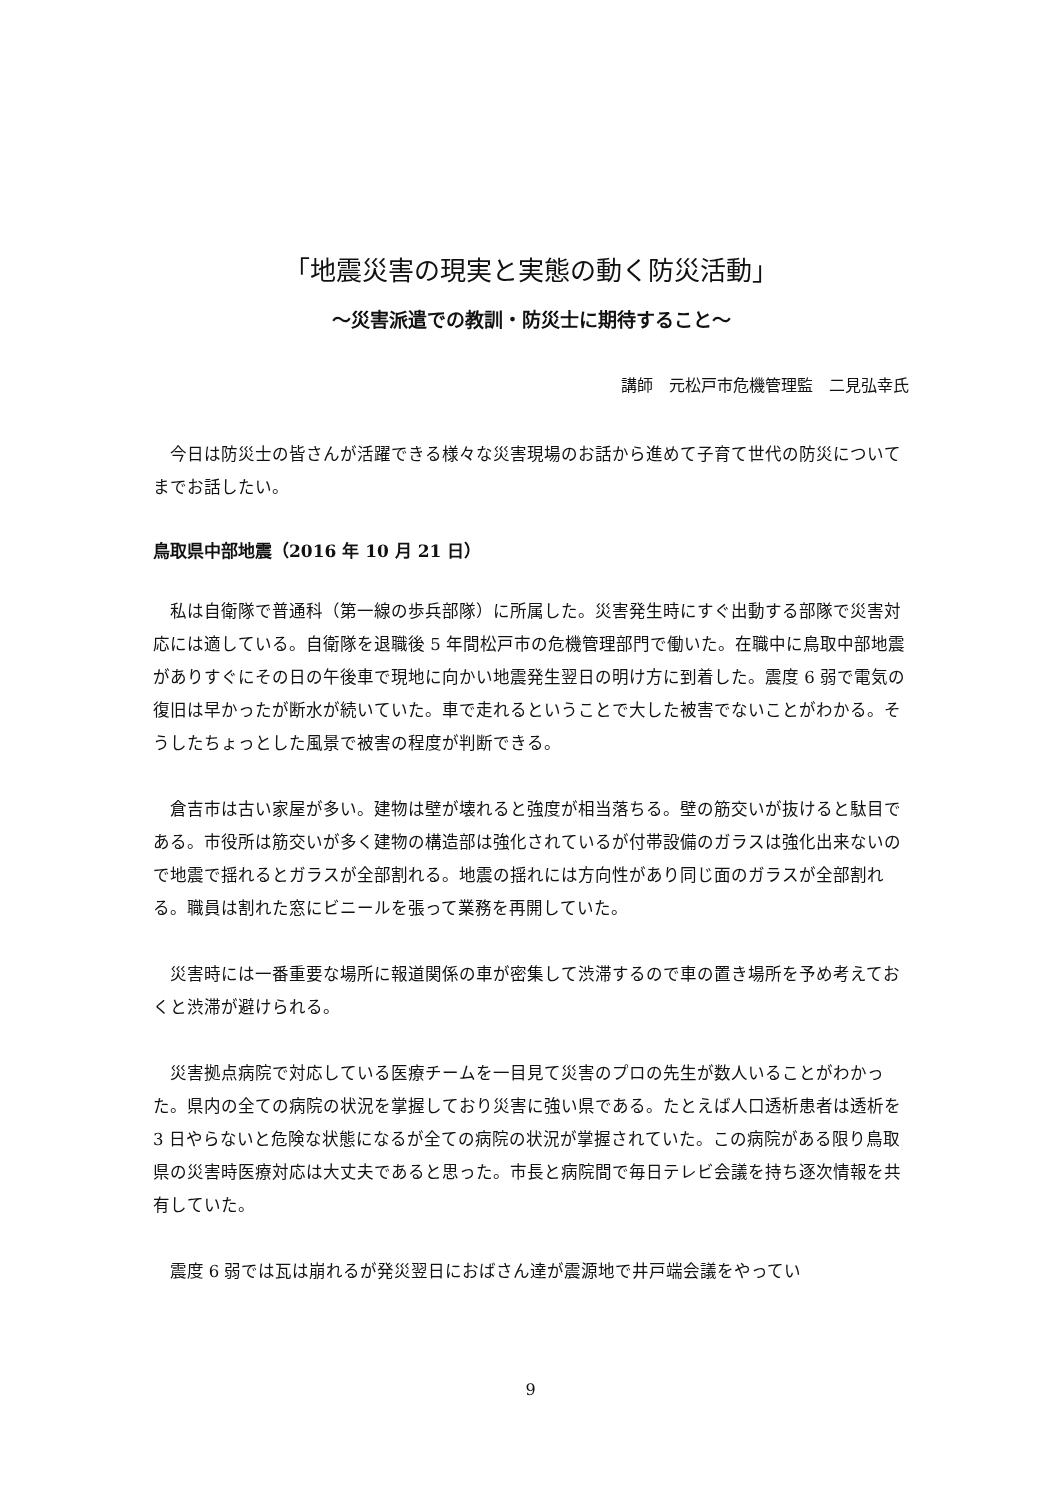「地震災害の現実と実態の動く防災活動」
〜災害派遣での教訓・防災士に期待すること〜
講師　元松戸市危機管理監　二見弘幸氏
今日は防災士の皆さんが活躍できる様々な災害現場のお話から進めて子育て世代の防災についてまでお話したい。
鳥取県中部地震（2016 年 10 月 21 日）
私は自衛隊で普通科（第一線の歩兵部隊）に所属した。災害発生時にすぐ出動する部隊で災害対応には適している。自衛隊を退職後 5 年間松戸市の危機管理部門で働いた。在職中に鳥取中部地震がありすぐにその日の午後車で現地に向かい地震発生翌日の明け方に到着した。震度 6 弱で電気の復旧は早かったが断水が続いていた。車で走れるということで大した被害でないことがわかる。そうしたちょっとした風景で被害の程度が判断できる。
倉吉市は古い家屋が多い。建物は壁が壊れると強度が相当落ちる。壁の筋交いが抜けると駄目である。市役所は筋交いが多く建物の構造部は強化されているが付帯設備のガラスは強化出来ないので地震で揺れるとガラスが全部割れる。地震の揺れには方向性があり同じ面のガラスが全部割れる。職員は割れた窓にビニールを張って業務を再開していた。
災害時には一番重要な場所に報道関係の車が密集して渋滞するので車の置き場所を予め考えておくと渋滞が避けられる。
災害拠点病院で対応している医療チームを一目見て災害のプロの先生が数人いることがわかった。県内の全ての病院の状況を掌握しており災害に強い県である。たとえば人口透析患者は透析を 3 日やらないと危険な状態になるが全ての病院の状況が掌握されていた。この病院がある限り鳥取県の災害時医療対応は大丈夫であると思った。市長と病院間で毎日テレビ会議を持ち逐次情報を共有していた。
震度 6 弱では瓦は崩れるが発災翌日におばさん達が震源地で井戸端会議をやってい
9